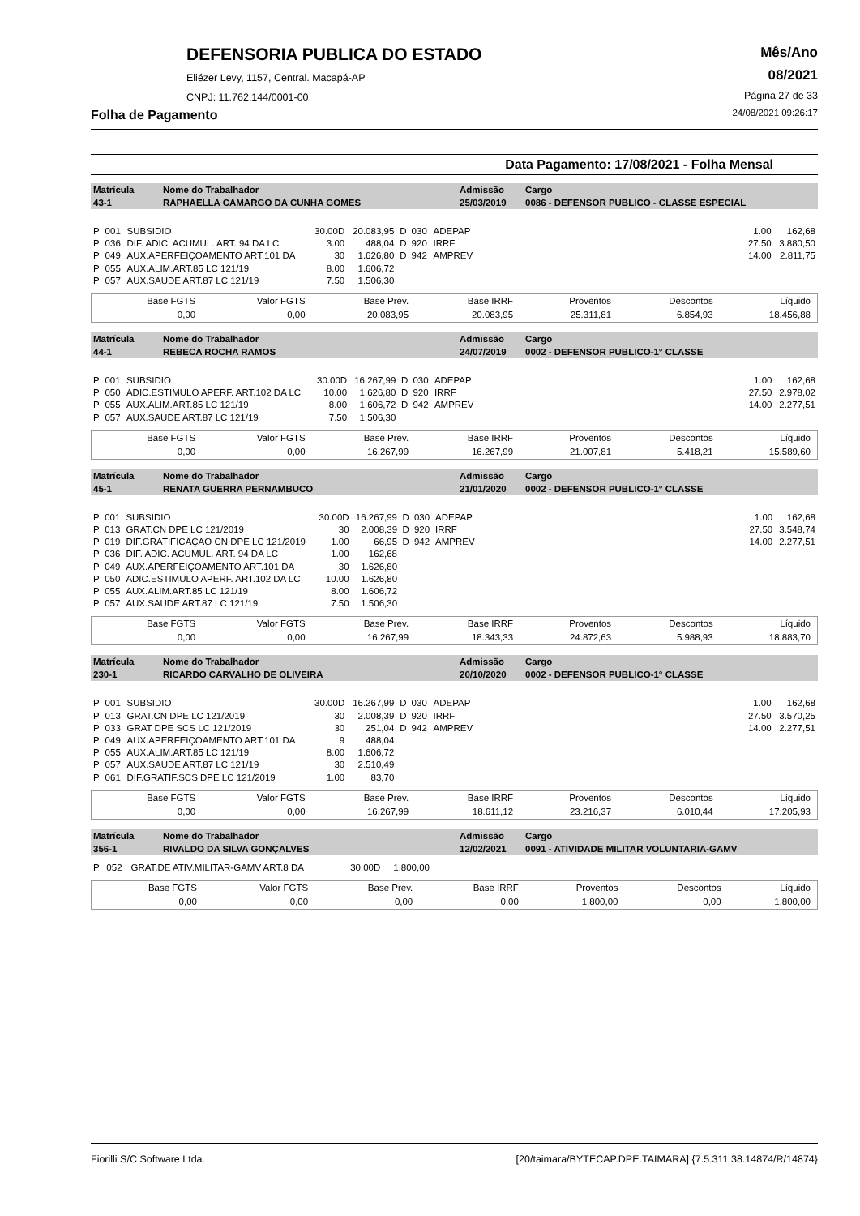DEFENSORIA PUBLICA DO ESTADO
Eliézer Levy, 1157, Central. Macapá-AP
CNPJ: 11.762.144/0001-00
Mês/Ano
08/2021
Página 27 de 33
Folha de Pagamento 24/08/2021 09:26:17
Data Pagamento: 17/08/2021 - Folha Mensal
| Matrícula | Nome do Trabalhador | Admissão | Cargo |
| 43-1 | RAPHAELLA CAMARGO DA CUNHA GOMES | 25/03/2019 | 0086 - DEFENSOR PUBLICO - CLASSE ESPECIAL |
| P | 001 | SUBSIDIO | 30.00D | 20.083,95 | D | 030 | ADEPAP | 1.00 | 162,68 |
| P | 036 | DIF. ADIC. ACUMUL. ART. 94 DA LC | 3.00 | 488,04 | D | 920 | IRRF | 27.50 | 3.880,50 |
| P | 049 | AUX.APERFEIÇOAMENTO ART.101 DA | 30 | 1.626,80 | D | 942 | AMPREV | 14.00 | 2.811,75 |
| P | 055 | AUX.ALIM.ART.85 LC 121/19 | 8.00 | 1.606,72 | | | | | |
| P | 057 | AUX.SAUDE ART.87 LC 121/19 | 7.50 | 1.506,30 | | | | | |
| Base FGTS | Valor FGTS | Base Prev. | Base IRRF | Proventos | Descontos | Líquido |
| 0,00 | 0,00 | 20.083,95 | 20.083,95 | 25.311,81 | 6.854,93 | 18.456,88 |
| Matrícula | Nome do Trabalhador | Admissão | Cargo |
| 44-1 | REBECA ROCHA RAMOS | 24/07/2019 | 0002 - DEFENSOR PUBLICO-1° CLASSE |
| P | 001 | SUBSIDIO | 30.00D | 16.267,99 | D | 030 | ADEPAP | 1.00 | 162,68 |
| P | 050 | ADIC.ESTIMULO APERF. ART.102 DA LC | 10.00 | 1.626,80 | D | 920 | IRRF | 27.50 | 2.978,02 |
| P | 055 | AUX.ALIM.ART.85 LC 121/19 | 8.00 | 1.606,72 | D | 942 | AMPREV | 14.00 | 2.277,51 |
| P | 057 | AUX.SAUDE ART.87 LC 121/19 | 7.50 | 1.506,30 | | | | | |
| Base FGTS | Valor FGTS | Base Prev. | Base IRRF | Proventos | Descontos | Líquido |
| 0,00 | 0,00 | 16.267,99 | 16.267,99 | 21.007,81 | 5.418,21 | 15.589,60 |
| Matrícula | Nome do Trabalhador | Admissão | Cargo |
| 45-1 | RENATA GUERRA PERNAMBUCO | 21/01/2020 | 0002 - DEFENSOR PUBLICO-1° CLASSE |
| P | 001 | SUBSIDIO | 30.00D | 16.267,99 | D | 030 | ADEPAP | 1.00 | 162,68 |
| P | 013 | GRAT.CN DPE LC 121/2019 | 30 | 2.008,39 | D | 920 | IRRF | 27.50 | 3.548,74 |
| P | 019 | DIF.GRATIFICAÇAO CN DPE LC 121/2019 | 1.00 | 66,95 | D | 942 | AMPREV | 14.00 | 2.277,51 |
| P | 036 | DIF. ADIC. ACUMUL. ART. 94 DA LC | 1.00 | 162,68 | | | | | |
| P | 049 | AUX.APERFEIÇOAMENTO ART.101 DA | 30 | 1.626,80 | | | | | |
| P | 050 | ADIC.ESTIMULO APERF. ART.102 DA LC | 10.00 | 1.626,80 | | | | | |
| P | 055 | AUX.ALIM.ART.85 LC 121/19 | 8.00 | 1.606,72 | | | | | |
| P | 057 | AUX.SAUDE ART.87 LC 121/19 | 7.50 | 1.506,30 | | | | | |
| Base FGTS | Valor FGTS | Base Prev. | Base IRRF | Proventos | Descontos | Líquido |
| 0,00 | 0,00 | 16.267,99 | 18.343,33 | 24.872,63 | 5.988,93 | 18.883,70 |
| Matrícula | Nome do Trabalhador | Admissão | Cargo |
| 230-1 | RICARDO CARVALHO DE OLIVEIRA | 20/10/2020 | 0002 - DEFENSOR PUBLICO-1° CLASSE |
| P | 001 | SUBSIDIO | 30.00D | 16.267,99 | D | 030 | ADEPAP | 1.00 | 162,68 |
| P | 013 | GRAT.CN DPE LC 121/2019 | 30 | 2.008,39 | D | 920 | IRRF | 27.50 | 3.570,25 |
| P | 033 | GRAT DPE SCS LC 121/2019 | 30 | 251,04 | D | 942 | AMPREV | 14.00 | 2.277,51 |
| P | 049 | AUX.APERFEIÇOAMENTO ART.101 DA | 9 | 488,04 | | | | | |
| P | 055 | AUX.ALIM.ART.85 LC 121/19 | 8.00 | 1.606,72 | | | | | |
| P | 057 | AUX.SAUDE ART.87 LC 121/19 | 30 | 2.510,49 | | | | | |
| P | 061 | DIF.GRATIF.SCS DPE LC 121/2019 | 1.00 | 83,70 | | | | | |
| Base FGTS | Valor FGTS | Base Prev. | Base IRRF | Proventos | Descontos | Líquido |
| 0,00 | 0,00 | 16.267,99 | 18.611,12 | 23.216,37 | 6.010,44 | 17.205,93 |
| Matrícula | Nome do Trabalhador | Admissão | Cargo |
| 356-1 | RIVALDO DA SILVA GONÇALVES | 12/02/2021 | 0091 - ATIVIDADE MILITAR VOLUNTARIA-GAMV |
| P | 052 | GRAT.DE ATIV.MILITAR-GAMV ART.8 DA | 30.00D | 1.800,00 | |
| Base FGTS | Valor FGTS | Base Prev. | Base IRRF | Proventos | Descontos | Líquido |
| 0,00 | 0,00 | 0,00 | 0,00 | 1.800,00 | 0,00 | 1.800,00 |
Fiorilli S/C Software Ltda. [20/taimara/BYTECAP.DPE.TAIMARA] {7.5.311.38.14874/R/14874}